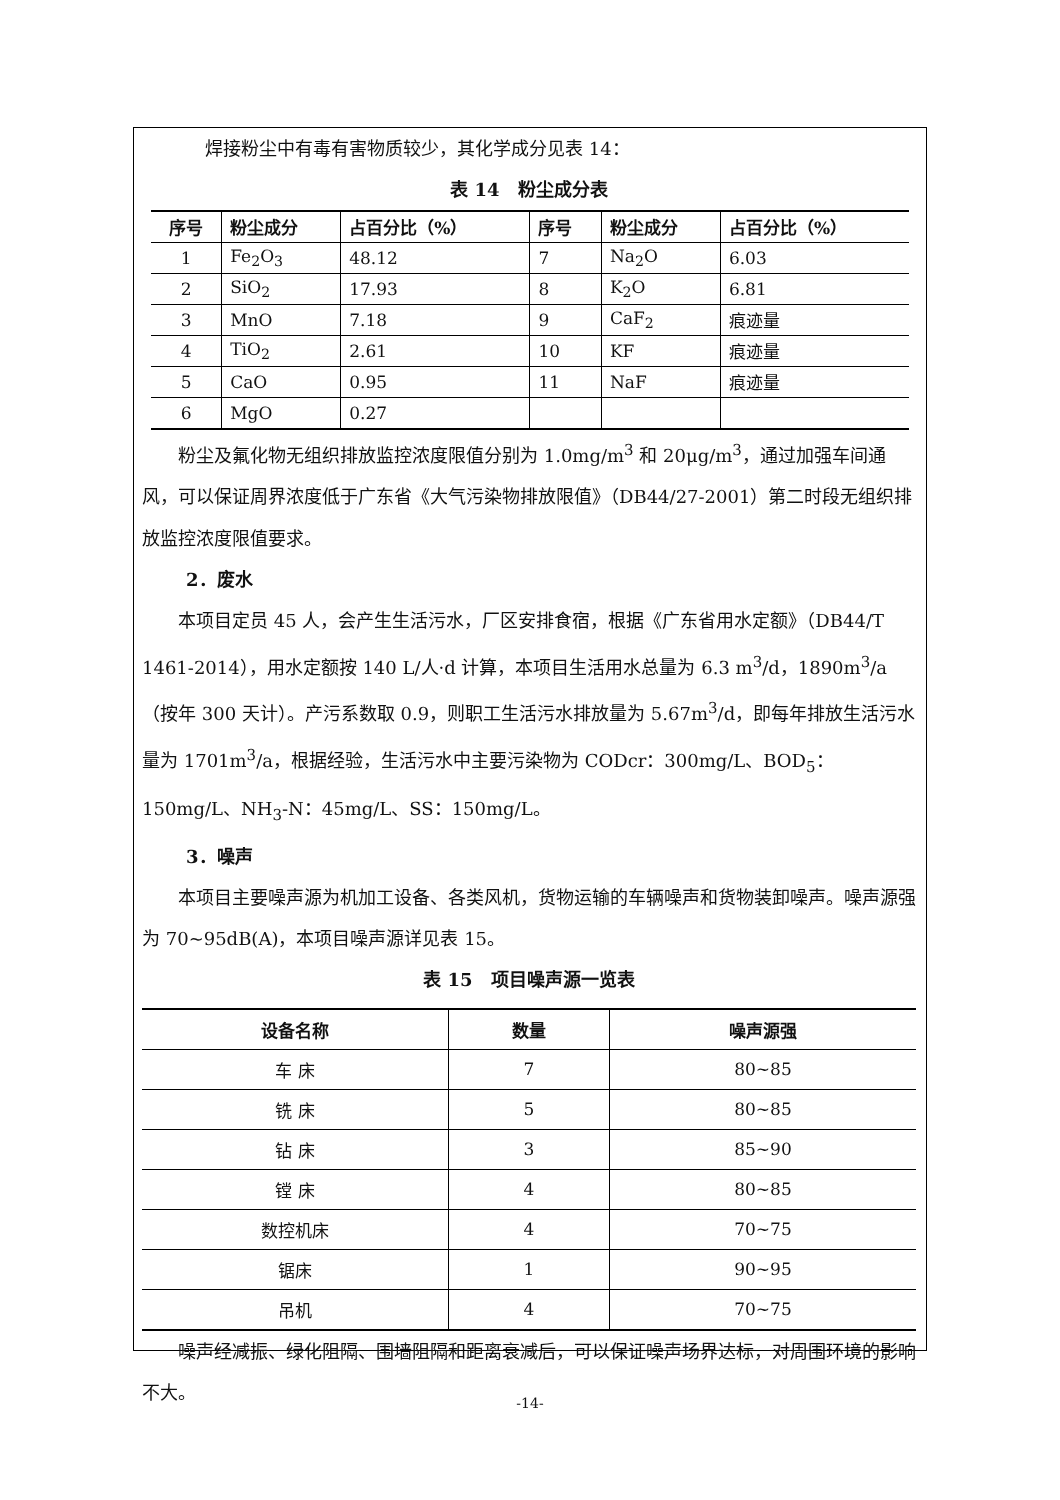焊接粉尘中有毒有害物质较少，其化学成分见表 14：
表 14　粉尘成分表
| 序号 | 粉尘成分 | 占百分比（%） | 序号 | 粉尘成分 | 占百分比（%） |
| --- | --- | --- | --- | --- | --- |
| 1 | Fe<sub>2</sub>O<sub>3</sub> | 48.12 | 7 | Na<sub>2</sub>O | 6.03 |
| 2 | SiO<sub>2</sub> | 17.93 | 8 | K<sub>2</sub>O | 6.81 |
| 3 | MnO | 7.18 | 9 | CaF<sub>2</sub> | 痕迹量 |
| 4 | TiO<sub>2</sub> | 2.61 | 10 | KF | 痕迹量 |
| 5 | CaO | 0.95 | 11 | NaF | 痕迹量 |
| 6 | MgO | 0.27 | | | |
粉尘及氟化物无组织排放监控浓度限值分别为 1.0mg/m<sup>3</sup> 和 20μg/m<sup>3</sup>，通过加强车间通风，可以保证周界浓度低于广东省《大气污染物排放限值》（DB44/27-2001）第二时段无组织排放监控浓度限值要求。
2．废水
本项目定员 45 人，会产生生活污水，厂区安排食宿，根据《广东省用水定额》（DB44/T 1461-2014），用水定额按 140 L/人·d 计算，本项目生活用水总量为 6.3 m<sup>3</sup>/d，1890m<sup>3</sup>/a（按年 300 天计）。产污系数取 0.9，则职工生活污水排放量为 5.67m<sup>3</sup>/d，即每年排放生活污水量为 1701m<sup>3</sup>/a，根据经验，生活污水中主要污染物为 CODcr：300mg/L、BOD<sub>5</sub>：150mg/L、NH<sub>3</sub>-N：45mg/L、SS：150mg/L。
3．噪声
本项目主要噪声源为机加工设备、各类风机，货物运输的车辆噪声和货物装卸噪声。噪声源强为 70~95dB(A)，本项目噪声源详见表 15。
表 15　项目噪声源一览表
| 设备名称 | 数量 | 噪声源强 |
| --- | --- | --- |
| 车 床 | 7 | 80~85 |
| 铣 床 | 5 | 80~85 |
| 钻 床 | 3 | 85~90 |
| 镗 床 | 4 | 80~85 |
| 数控机床 | 4 | 70~75 |
| 锯床 | 1 | 90~95 |
| 吊机 | 4 | 70~75 |
噪声经减振、绿化阻隔、围墙阻隔和距离衰减后，可以保证噪声场界达标，对周围环境的影响不大。
-14-